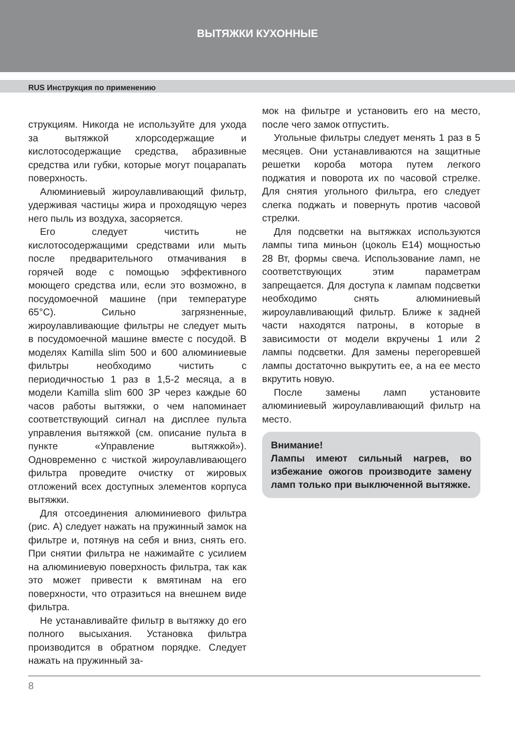ВЫТЯЖКИ КУХОННЫЕ
RUS Инструкция по применению
струкциям. Никогда не используйте для ухода за вытяжкой хлорсодержащие и кислотосодержащие средства, абразивные средства или губки, которые могут поцарапать поверхность.
Алюминиевый жироулавливающий фильтр, удерживая частицы жира и проходящую через него пыль из воздуха, засоряется.
Его следует чистить не кислотосодержащими средствами или мыть после предварительного отмачивания в горячей воде с помощью эффективного моющего средства или, если это возможно, в посудомоечной машине (при температуре 65°С). Сильно загрязненные, жироулавливающие фильтры не следует мыть в посудомоечной машине вместе с посудой. В моделях Kamilla slim 500 и 600 алюминиевые фильтры необходимо чистить с периодичностью 1 раз в 1,5-2 месяца, а в модели Kamilla slim 600 3P через каждые 60 часов работы вытяжки, о чем напоминает соответствующий сигнал на дисплее пульта управления вытяжкой (см. описание пульта в пункте «Управление вытяжкой»). Одновременно с чисткой жироулавливающего фильтра проведите очистку от жировых отложений всех доступных элементов корпуса вытяжки.
Для отсоединения алюминиевого фильтра (рис. А) следует нажать на пружинный замок на фильтре и, потянув на себя и вниз, снять его. При снятии фильтра не нажимайте с усилием на алюминиевую поверхность фильтра, так как это может привести к вмятинам на его поверхности, что отразиться на внешнем виде фильтра.
Не устанавливайте фильтр в вытяжку до его полного высыхания. Установка фильтра производится в обратном порядке. Следует нажать на пружинный за-
мок на фильтре и установить его на место, после чего замок отпустить.
Угольные фильтры следует менять 1 раз в 5 месяцев. Они устанавливаются на защитные решетки короба мотора путем легкого поджатия и поворота их по часовой стрелке. Для снятия угольного фильтра, его следует слегка поджать и повернуть против часовой стрелки.
Для подсветки на вытяжках используются лампы типа миньон (цоколь Е14) мощностью 28 Вт, формы свеча. Использование ламп, не соответствующих этим параметрам запрещается. Для доступа к лампам подсветки необходимо снять алюминиевый жироулавливающий фильтр. Ближе к задней части находятся патроны, в которые в зависимости от модели вкручены 1 или 2 лампы подсветки. Для замены перегоревшей лампы достаточно выкрутить ее, а на ее место вкрутить новую.
После замены ламп установите алюминиевый жироулавливающий фильтр на место.
Внимание!
Лампы имеют сильный нагрев, во избежание ожогов производите замену ламп только при выключенной вытяжке.
8